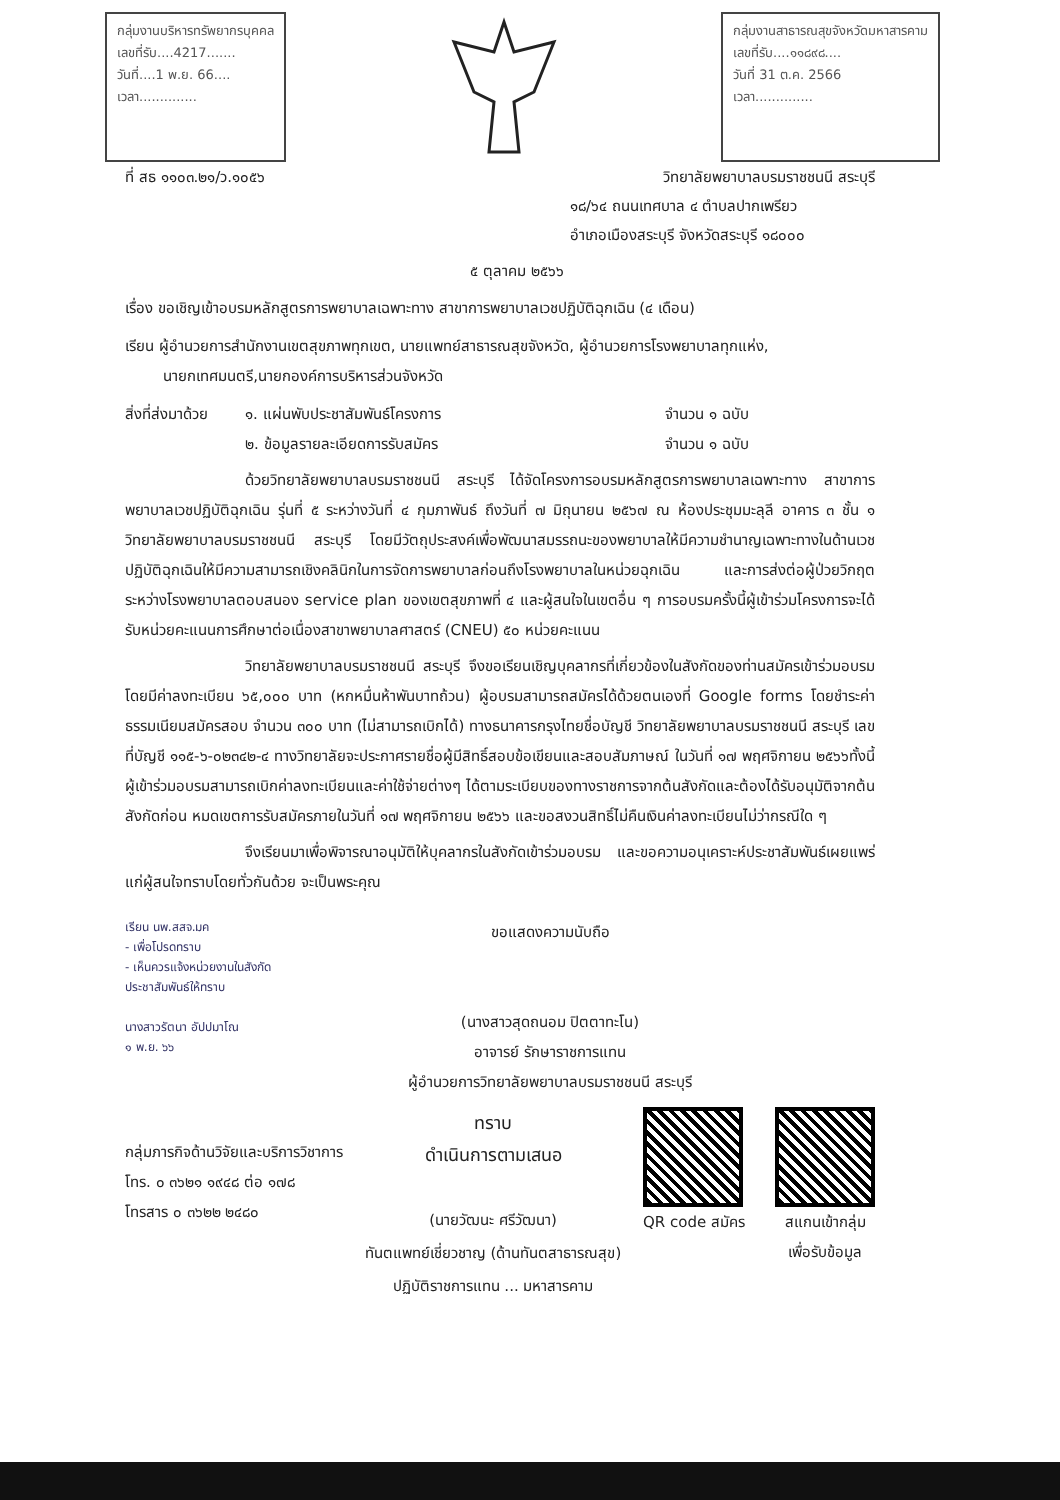กลุ่มงานบริหารทรัพยากรบุคคล
เลขที่รับ....4217.......
วันที่....1 พ.ย. 66....
เวลา..............
กลุ่มงานสาธารณสุขจังหวัดมหาสารคาม
เลขที่รับ....๑๑๘๙๘....
วันที่ 31 ต.ค. 2566
เวลา..............
ที่ สธ ๑๑๐๓.๒๑/ว.๑๐๕๖ วิทยาลัยพยาบาลบรมราชชนนี สระบุรี
๑๘/๖๔ ถนนเทศบาล ๔ ตำบลปากเพรียว
อำเภอเมืองสระบุรี จังหวัดสระบุรี ๑๘๐๐๐
๕ ตุลาคม ๒๕๖๖
เรื่อง ขอเชิญเข้าอบรมหลักสูตรการพยาบาลเฉพาะทาง สาขาการพยาบาลเวชปฏิบัติฉุกเฉิน (๔ เดือน)
เรียน ผู้อำนวยการสำนักงานเขตสุขภาพทุกเขต, นายแพทย์สาธารณสุขจังหวัด, ผู้อำนวยการโรงพยาบาลทุกแห่ง,
นายกเทศมนตรี,นายกองค์การบริหารส่วนจังหวัด
สิ่งที่ส่งมาด้วย ๑. แผ่นพับประชาสัมพันธ์โครงการ
๒. ข้อมูลรายละเอียดการรับสมัคร จำนวน ๑ ฉบับ
จำนวน ๑ ฉบับ
ด้วยวิทยาลัยพยาบาลบรมราชชนนี สระบุรี ได้จัดโครงการอบรมหลักสูตรการพยาบาลเฉพาะทาง สาขาการพยาบาลเวชปฏิบัติฉุกเฉิน รุ่นที่ ๕ ระหว่างวันที่ ๔ กุมภาพันธ์ ถึงวันที่ ๗ มิถุนายน ๒๕๖๗ ณ ห้องประชุมมะลุลี อาคาร ๓ ชั้น ๑ วิทยาลัยพยาบาลบรมราชชนนี สระบุรี โดยมีวัตถุประสงค์เพื่อพัฒนาสมรรถนะของพยาบาลให้มีความชำนาญเฉพาะทางในด้านเวชปฏิบัติฉุกเฉินให้มีความสามารถเชิงคลินิกในการจัดการพยาบาลก่อนถึงโรงพยาบาลในหน่วยฉุกเฉิน และการส่งต่อผู้ป่วยวิกฤตระหว่างโรงพยาบาลตอบสนอง service plan ของเขตสุขภาพที่ ๔ และผู้สนใจในเขตอื่น ๆ การอบรมครั้งนี้ผู้เข้าร่วมโครงการจะได้รับหน่วยคะแนนการศึกษาต่อเนื่องสาขาพยาบาลศาสตร์ (CNEU) ๕๐ หน่วยคะแนน
วิทยาลัยพยาบาลบรมราชชนนี สระบุรี จึงขอเรียนเชิญบุคลากรที่เกี่ยวข้องในสังกัดของท่านสมัครเข้าร่วมอบรมโดยมีค่าลงทะเบียน ๖๕,๐๐๐ บาท (หกหมื่นห้าพันบาทถ้วน) ผู้อบรมสามารถสมัครได้ด้วยตนเองที่ Google forms โดยชำระค่าธรรมเนียมสมัครสอบ จำนวน ๓๐๐ บาท (ไม่สามารถเบิกได้) ทางธนาคารกรุงไทยชื่อบัญชี วิทยาลัยพยาบาลบรมราชชนนี สระบุรี เลขที่บัญชี ๑๑๕-๖-๐๒๓๔๒-๔ ทางวิทยาลัยจะประกาศรายชื่อผู้มีสิทธิ์สอบข้อเขียนและสอบสัมภาษณ์ ในวันที่ ๑๗ พฤศจิกายน ๒๕๖๖ทั้งนี้ผู้เข้าร่วมอบรมสามารถเบิกค่าลงทะเบียนและค่าใช้จ่ายต่างๆ ได้ตามระเบียบของทางราชการจากต้นสังกัดและต้องได้รับอนุมัติจากต้นสังกัดก่อน หมดเขตการรับสมัครภายในวันที่ ๑๗ พฤศจิกายน ๒๕๖๖ และขอสงวนสิทธิ์ไม่คืนเงินค่าลงทะเบียนไม่ว่ากรณีใด ๆ
จึงเรียนมาเพื่อพิจารณาอนุมัติให้บุคลากรในสังกัดเข้าร่วมอบรม และขอความอนุเคราะห์ประชาสัมพันธ์เผยแพร่แก่ผู้สนใจทราบโดยทั่วกันด้วย จะเป็นพระคุณ
เรียน นพ.สสจ.มค
- เพื่อโปรดทราบ
- เห็นควรแจ้งหน่วยงานในสังกัด
ประชาสัมพันธ์ให้ทราบ
นางสาวรัตนา อัปปมาโณ
๑ พ.ย. ๖๖
ขอแสดงความนับถือ
(นางสาวสุดถนอม ปิตตาทะโน)
อาจารย์ รักษาราชการแทน
ผู้อำนวยการวิทยาลัยพยาบาลบรมราชชนนี สระบุรี
กลุ่มภารกิจด้านวิจัยและบริการวิชาการ
โทร. ๐ ๓๖๒๑ ๑๙๔๘ ต่อ ๑๗๘
โทรสาร ๐ ๓๖๒๒ ๒๔๘๐
ทราบ
ดำเนินการตามเสนอ
(นายวัฒนะ ศรีวัฒนา)
ทันตแพทย์เชี่ยวชาญ (ด้านทันตสาธารณสุข)
ปฏิบัติราชการแทน ... มหาสารคาม
QR code สมัคร สแกนเข้ากลุ่ม
เพื่อรับข้อมูล